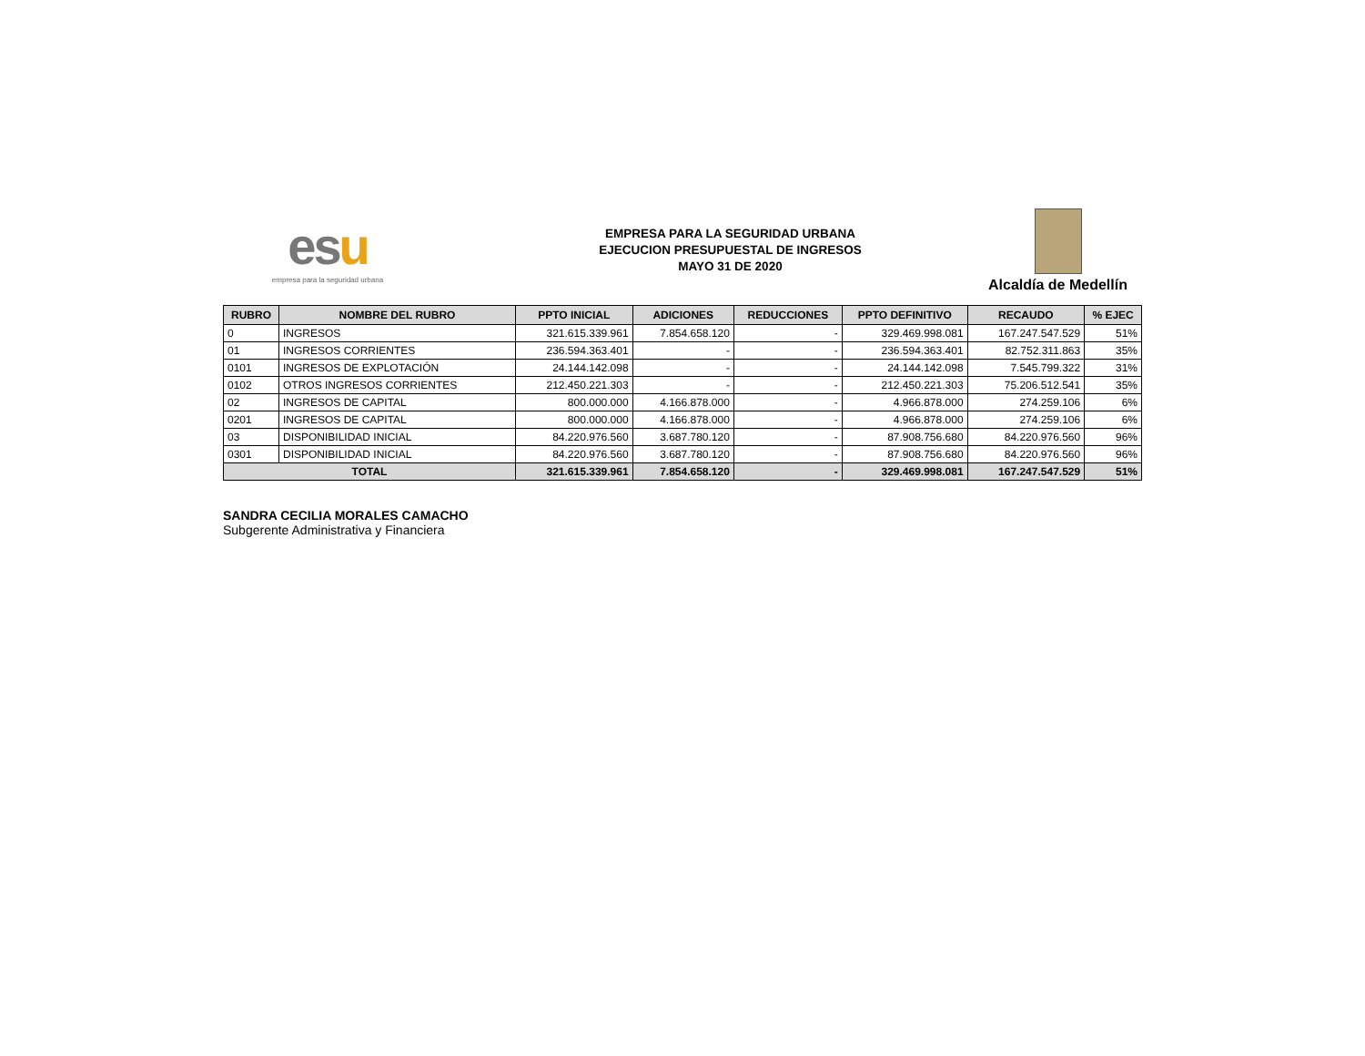esu
empresa para la seguridad urbana
EMPRESA PARA LA SEGURIDAD URBANA
EJECUCION PRESUPUESTAL DE INGRESOS
MAYO 31 DE 2020
Alcaldía de Medellín
| RUBRO | NOMBRE DEL RUBRO | PPTO INICIAL | ADICIONES | REDUCCIONES | PPTO DEFINITIVO | RECAUDO | % EJEC |
| --- | --- | --- | --- | --- | --- | --- | --- |
| 0 | INGRESOS | 321.615.339.961 | 7.854.658.120 | - | 329.469.998.081 | 167.247.547.529 | 51% |
| 01 | INGRESOS CORRIENTES | 236.594.363.401 | - | - | 236.594.363.401 | 82.752.311.863 | 35% |
| 0101 | INGRESOS DE EXPLOTACIÓN | 24.144.142.098 | - | - | 24.144.142.098 | 7.545.799.322 | 31% |
| 0102 | OTROS INGRESOS CORRIENTES | 212.450.221.303 | - | - | 212.450.221.303 | 75.206.512.541 | 35% |
| 02 | INGRESOS DE CAPITAL | 800.000.000 | 4.166.878.000 | - | 4.966.878.000 | 274.259.106 | 6% |
| 0201 | INGRESOS DE CAPITAL | 800.000.000 | 4.166.878.000 | - | 4.966.878.000 | 274.259.106 | 6% |
| 03 | DISPONIBILIDAD INICIAL | 84.220.976.560 | 3.687.780.120 | - | 87.908.756.680 | 84.220.976.560 | 96% |
| 0301 | DISPONIBILIDAD INICIAL | 84.220.976.560 | 3.687.780.120 | - | 87.908.756.680 | 84.220.976.560 | 96% |
| TOTAL | | 321.615.339.961 | 7.854.658.120 | - | 329.469.998.081 | 167.247.547.529 | 51% |
SANDRA CECILIA MORALES CAMACHO
Subgerente Administrativa y Financiera